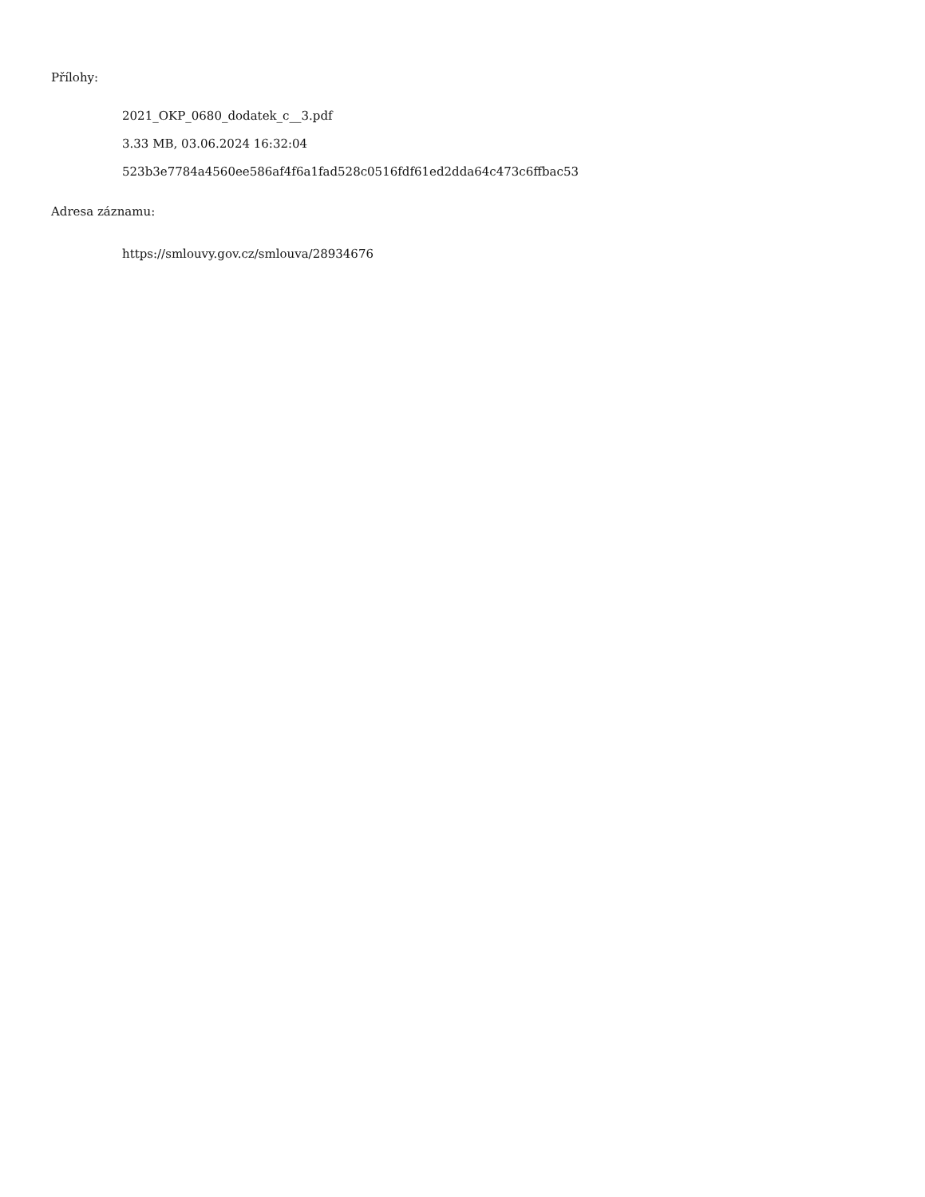Přílohy:
2021_OKP_0680_dodatek_c__3.pdf
3.33 MB, 03.06.2024 16:32:04
523b3e7784a4560ee586af4f6a1fad528c0516fdf61ed2dda64c473c6ffbac53
Adresa záznamu:
https://smlouvy.gov.cz/smlouva/28934676